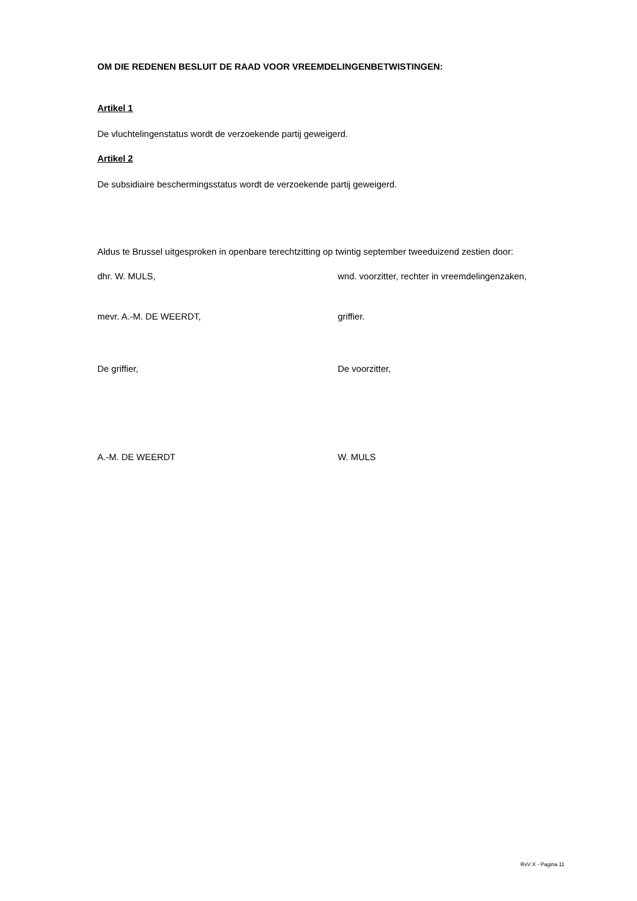OM DIE REDENEN BESLUIT DE RAAD VOOR VREEMDELINGENBETWISTINGEN:
Artikel 1
De vluchtelingenstatus wordt de verzoekende partij geweigerd.
Artikel 2
De subsidiaire beschermingsstatus wordt de verzoekende partij geweigerd.
Aldus te Brussel uitgesproken in openbare terechtzitting op twintig september tweeduizend zestien door:
dhr. W. MULS, wnd. voorzitter, rechter in vreemdelingenzaken,
mevr. A.-M. DE WEERDT, griffier.
De griffier, De voorzitter,
A.-M. DE WEERDT W. MULS
RvV X - Pagina 11